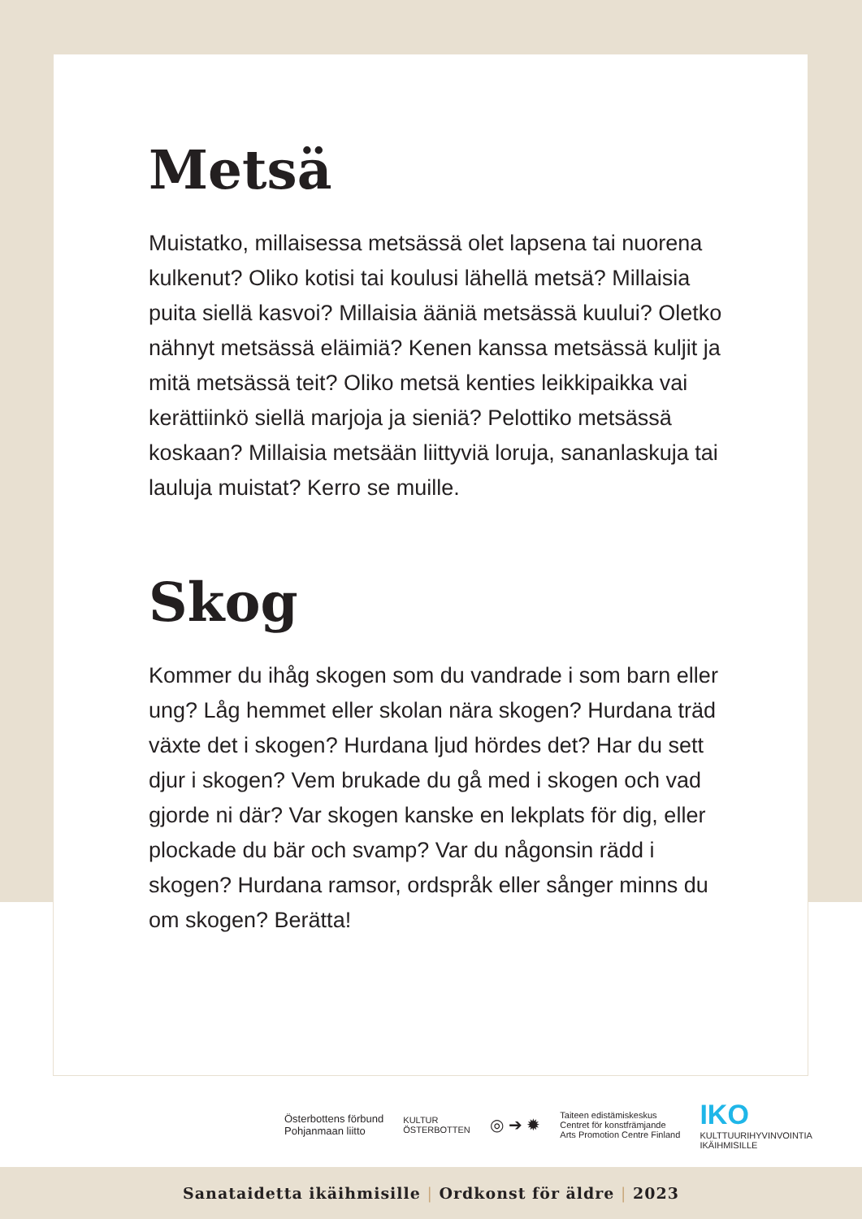Metsä
Muistatko, millaisessa metsässä olet lapsena tai nuorena kulkenut? Oliko kotisi tai koulusi lähellä metsä? Millaisia puita siellä kasvoi? Millaisia ääniä metsässä kuului? Oletko nähnyt metsässä eläimiä? Kenen kanssa metsässä kuljit ja mitä metsässä teit? Oliko metsä kenties leikkipaikka vai kerättiinkö siellä marjoja ja sieniä? Pelottiko metsässä koskaan? Millaisia metsään liittyviä loruja, sananlaskuja tai lauluja muistat? Kerro se muille.
Skog
Kommer du ihåg skogen som du vandrade i som barn eller ung? Låg hemmet eller skolan nära skogen? Hurdana träd växte det i skogen? Hurdana ljud hördes det? Har du sett djur i skogen? Vem brukade du gå med i skogen och vad gjorde ni där? Var skogen kanske en lekplats för dig, eller plockade du bär och svamp? Var du någonsin rädd i skogen? Hurdana ramsor, ordspråk eller sånger minns du om skogen? Berätta!
Österbottens förbund
Pohjanmaan liitto
KULTUR
ÖSTERBOTTEN
◎ ➔ ✹
Taiteen edistämiskeskus
Centret för konstfrämjande
Arts Promotion Centre Finland
IKO
KULTTUURIHYVINVOINTIA
IKÄIHMISILLE
Sanataidetta ikäihmisille | Ordkonst för äldre | 2023